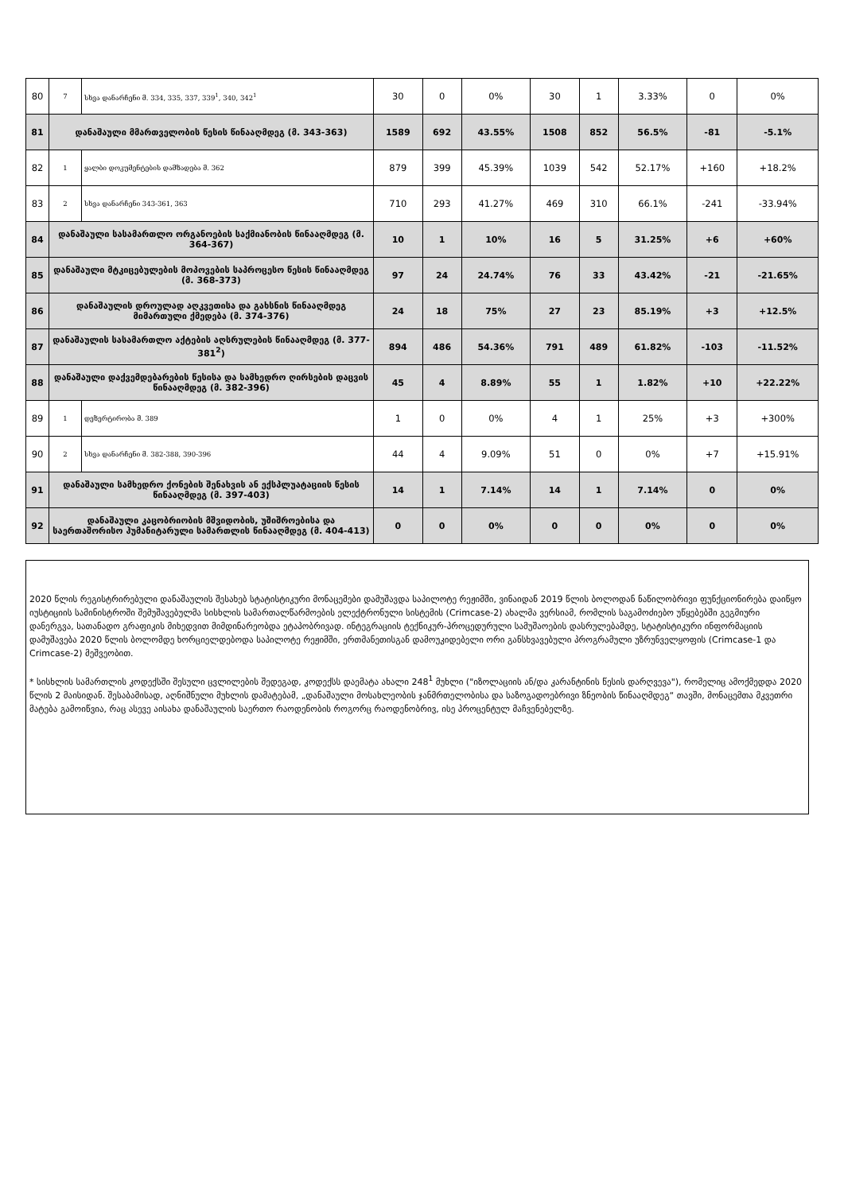| 80 | 7 | სხვა დანარჩენი მ. 334, 335, 337, 339<sup>1</sup>, 340, 342<sup>1</sup> | 30 | 0 | 0% | 30 | 1 | 3.33% | 0 | 0% |
| 81 | დანაშაული მმართველობის წესის წინააღმდეგ (მ. 343-363) | | 1589 | 692 | 43.55% | 1508 | 852 | 56.5% | -81 | -5.1% |
| 82 | 1 | ყალბი დოკუმენტების დამზადება მ. 362 | 879 | 399 | 45.39% | 1039 | 542 | 52.17% | +160 | +18.2% |
| 83 | 2 | სხვა დანარჩენი 343-361, 363 | 710 | 293 | 41.27% | 469 | 310 | 66.1% | -241 | -33.94% |
| 84 | დანაშაული სასამართლო ორგანოების საქმიანობის წინააღმდეგ (მ. 364-367) | | 10 | 1 | 10% | 16 | 5 | 31.25% | +6 | +60% |
| 85 | დანაშაული მტკიცებულების მოპოვების საპროცესო წესის წინააღმდეგ (მ. 368-373) | | 97 | 24 | 24.74% | 76 | 33 | 43.42% | -21 | -21.65% |
| 86 | დანაშაულის დროულად აღკვეთისა და გახსნის წინააღმდეგ მიმართული ქმედება (მ. 374-376) | | 24 | 18 | 75% | 27 | 23 | 85.19% | +3 | +12.5% |
| 87 | დანაშაულის სასამართლო აქტების აღსრულების წინააღმდეგ (მ. 377-381<sup>2</sup>) | | 894 | 486 | 54.36% | 791 | 489 | 61.82% | -103 | -11.52% |
| 88 | დანაშაული დაქვემდებარების წესისა და სამხედრო ღირსების დაცვის წინააღმდეგ (მ. 382-396) | | 45 | 4 | 8.89% | 55 | 1 | 1.82% | +10 | +22.22% |
| 89 | 1 | დეზერტირობა მ. 389 | 1 | 0 | 0% | 4 | 1 | 25% | +3 | +300% |
| 90 | 2 | სხვა დანარჩენი მ. 382-388, 390-396 | 44 | 4 | 9.09% | 51 | 0 | 0% | +7 | +15.91% |
| 91 | დანაშაული სამხედრო ქონების შენახვის ან ექსპლუატაციის წესის წინააღმდეგ (მ. 397-403) | | 14 | 1 | 7.14% | 14 | 1 | 7.14% | 0 | 0% |
| 92 | დანაშაული კაცობრიობის მშვიდობის, უშიშროებისა და საერთაშორისო ჰუმანიტარული სამართლის წინააღმდეგ (მ. 404-413) | | 0 | 0 | 0% | 0 | 0 | 0% | 0 | 0% |
2020 წლის რეგისტრირებული დანაშაულის შესახებ სტატისტიკური მონაცემები დამუშავდა საპილოტე რეჟიმში, ვინაიდან 2019 წლის ბოლოდან ნაწილობრივი ფუნქციონირება დაიწყო იუსტიციის სამინისტროში შემუშავებულმა სისხლის სამართალწარმოების ელექტრონული სისტემის (Crimcase-2) ახალმა ვერსიამ, რომლის საგამოძიებო უწყებებში გეგმიური დანერგვა, სათანადო გრაფიკის მიხედვით მიმდინარეობდა ეტაპობრივად. ინტეგრაციის ტექნიკურ-პროცედურული სამუშაოების დასრულებამდე, სტატისტიკური ინფორმაციის დამუშავება 2020 წლის ბოლომდე ხორციელდებოდა საპილოტე რეჟიმში, ერთმანეთისგან დამოუკიდებელი ორი განსხვავებული პროგრამული უზრუნველყოფის (Crimcase-1 და Crimcase-2) მეშვეობით.
* სისხლის სამართლის კოდექსში შესული ცვლილების შედეგად, კოდექსს დაემატა ახალი 248<sup>1</sup> მუხლი ("იზოლაციის ან/და კარანტინის წესის დარღვევა"), რომელიც ამოქმედდა 2020 წლის 2 მაისიდან. შესაბამისად, აღნიშნული მუხლის დამატებამ, „დანაშაული მოსახლეობის ჯანმრთელობისა და საზოგადოებრივი ზნეობის წინააღმდეგ“ თავში, მონაცემთა მკვეთრი მატება გამოიწვია, რაც ასევე აისახა დანაშაულის საერთო რაოდენობის როგორც რაოდენობრივ, ისე პროცენტულ მაჩვენებელზე.